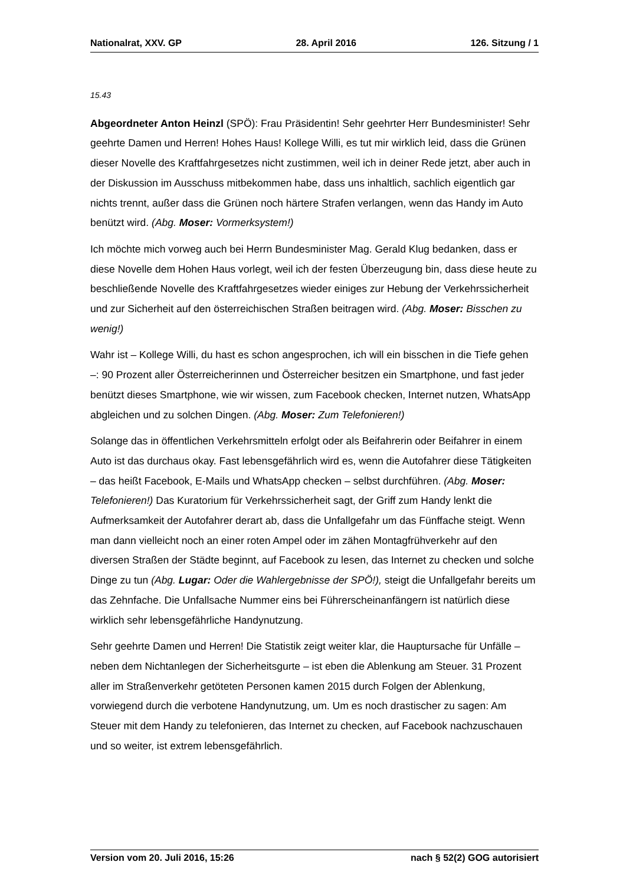Nationalrat, XXV. GP 28. April 2016 126. Sitzung / 1
15.43
Abgeordneter Anton Heinzl (SPÖ): Frau Präsidentin! Sehr geehrter Herr Bundesminister! Sehr geehrte Damen und Herren! Hohes Haus! Kollege Willi, es tut mir wirklich leid, dass die Grünen dieser Novelle des Kraftfahrgesetzes nicht zustimmen, weil ich in deiner Rede jetzt, aber auch in der Diskussion im Ausschuss mitbekommen habe, dass uns inhaltlich, sachlich eigentlich gar nichts trennt, außer dass die Grünen noch härtere Strafen verlangen, wenn das Handy im Auto benützt wird. (Abg. Moser: Vormerksystem!)
Ich möchte mich vorweg auch bei Herrn Bundesminister Mag. Gerald Klug bedanken, dass er diese Novelle dem Hohen Haus vorlegt, weil ich der festen Überzeugung bin, dass diese heute zu beschließende Novelle des Kraftfahrgesetzes wieder einiges zur Hebung der Verkehrssicherheit und zur Sicherheit auf den österreichischen Straßen beitragen wird. (Abg. Moser: Bisschen zu wenig!)
Wahr ist – Kollege Willi, du hast es schon angesprochen, ich will ein bisschen in die Tiefe gehen –: 90 Prozent aller Österreicherinnen und Österreicher besitzen ein Smartphone, und fast jeder benützt dieses Smartphone, wie wir wissen, zum Facebook checken, Internet nutzen, WhatsApp abgleichen und zu solchen Dingen. (Abg. Moser: Zum Telefonieren!)
Solange das in öffentlichen Verkehrsmitteln erfolgt oder als Beifahrerin oder Beifahrer in einem Auto ist das durchaus okay. Fast lebensgefährlich wird es, wenn die Autofahrer diese Tätigkeiten – das heißt Facebook, E-Mails und WhatsApp checken – selbst durchführen. (Abg. Moser: Telefonieren!) Das Kuratorium für Verkehrssicherheit sagt, der Griff zum Handy lenkt die Aufmerksamkeit der Autofahrer derart ab, dass die Unfallgefahr um das Fünffache steigt. Wenn man dann vielleicht noch an einer roten Ampel oder im zähen Montagfrühverkehr auf den diversen Straßen der Städte beginnt, auf Facebook zu lesen, das Internet zu checken und solche Dinge zu tun (Abg. Lugar: Oder die Wahlergebnisse der SPÖ!), steigt die Unfallgefahr bereits um das Zehnfache. Die Unfallsache Nummer eins bei Führerscheinanfängern ist natürlich diese wirklich sehr lebensgefährliche Handynutzung.
Sehr geehrte Damen und Herren! Die Statistik zeigt weiter klar, die Hauptursache für Unfälle – neben dem Nichtanlegen der Sicherheitsgurte – ist eben die Ablenkung am Steuer. 31 Prozent aller im Straßenverkehr getöteten Personen kamen 2015 durch Folgen der Ablenkung, vorwiegend durch die verbotene Handynutzung, um. Um es noch drastischer zu sagen: Am Steuer mit dem Handy zu telefonieren, das Internet zu checken, auf Facebook nachzuschauen und so weiter, ist extrem lebensgefährlich.
Version vom 20. Juli 2016, 15:26 nach § 52(2) GOG autorisiert